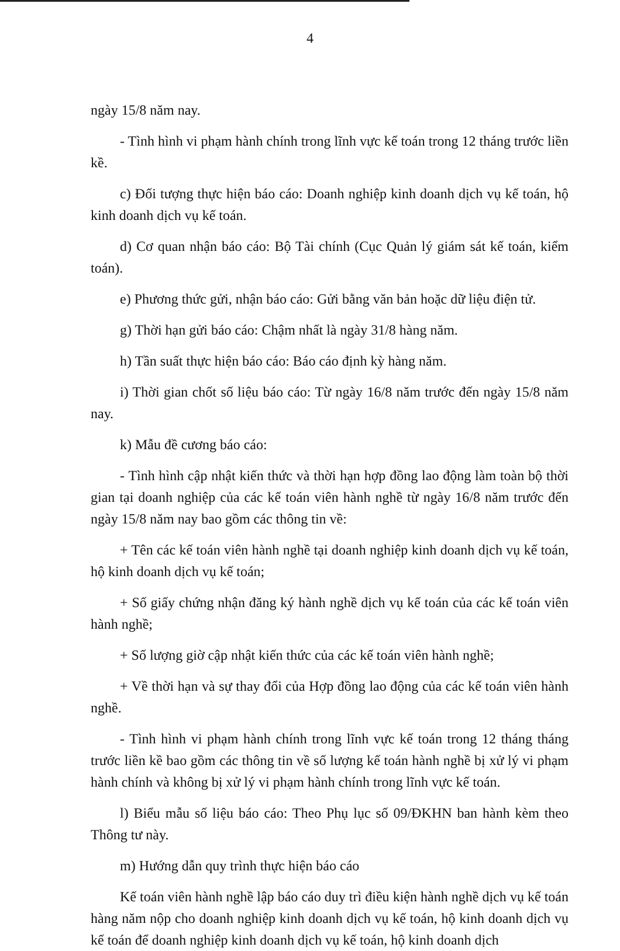4
ngày 15/8 năm nay.
- Tình hình vi phạm hành chính trong lĩnh vực kế toán trong 12 tháng trước liền kề.
c) Đối tượng thực hiện báo cáo: Doanh nghiệp kinh doanh dịch vụ kế toán, hộ kinh doanh dịch vụ kế toán.
d) Cơ quan nhận báo cáo: Bộ Tài chính (Cục Quản lý giám sát kế toán, kiểm toán).
e) Phương thức gửi, nhận báo cáo: Gửi bằng văn bản hoặc dữ liệu điện tử.
g) Thời hạn gửi báo cáo: Chậm nhất là ngày 31/8 hàng năm.
h) Tần suất thực hiện báo cáo: Báo cáo định kỳ hàng năm.
i) Thời gian chốt số liệu báo cáo: Từ ngày 16/8 năm trước đến ngày 15/8 năm nay.
k) Mẫu đề cương báo cáo:
- Tình hình cập nhật kiến thức và thời hạn hợp đồng lao động làm toàn bộ thời gian tại doanh nghiệp của các kế toán viên hành nghề từ ngày 16/8 năm trước đến ngày 15/8 năm nay bao gồm các thông tin về:
+ Tên các kế toán viên hành nghề tại doanh nghiệp kinh doanh dịch vụ kế toán, hộ kinh doanh dịch vụ kế toán;
+ Số giấy chứng nhận đăng ký hành nghề dịch vụ kế toán của các kế toán viên hành nghề;
+ Số lượng giờ cập nhật kiến thức của các kế toán viên hành nghề;
+ Về thời hạn và sự thay đổi của Hợp đồng lao động của các kế toán viên hành nghề.
- Tình hình vi phạm hành chính trong lĩnh vực kế toán trong 12 tháng tháng trước liền kề bao gồm các thông tin về số lượng kế toán hành nghề bị xử lý vi phạm hành chính và không bị xử lý vi phạm hành chính trong lĩnh vực kế toán.
l) Biểu mẫu số liệu báo cáo: Theo Phụ lục số 09/ĐKHN ban hành kèm theo Thông tư này.
m) Hướng dẫn quy trình thực hiện báo cáo
Kế toán viên hành nghề lập báo cáo duy trì điều kiện hành nghề dịch vụ kế toán hàng năm nộp cho doanh nghiệp kinh doanh dịch vụ kế toán, hộ kinh doanh dịch vụ kế toán để doanh nghiệp kinh doanh dịch vụ kế toán, hộ kinh doanh dịch